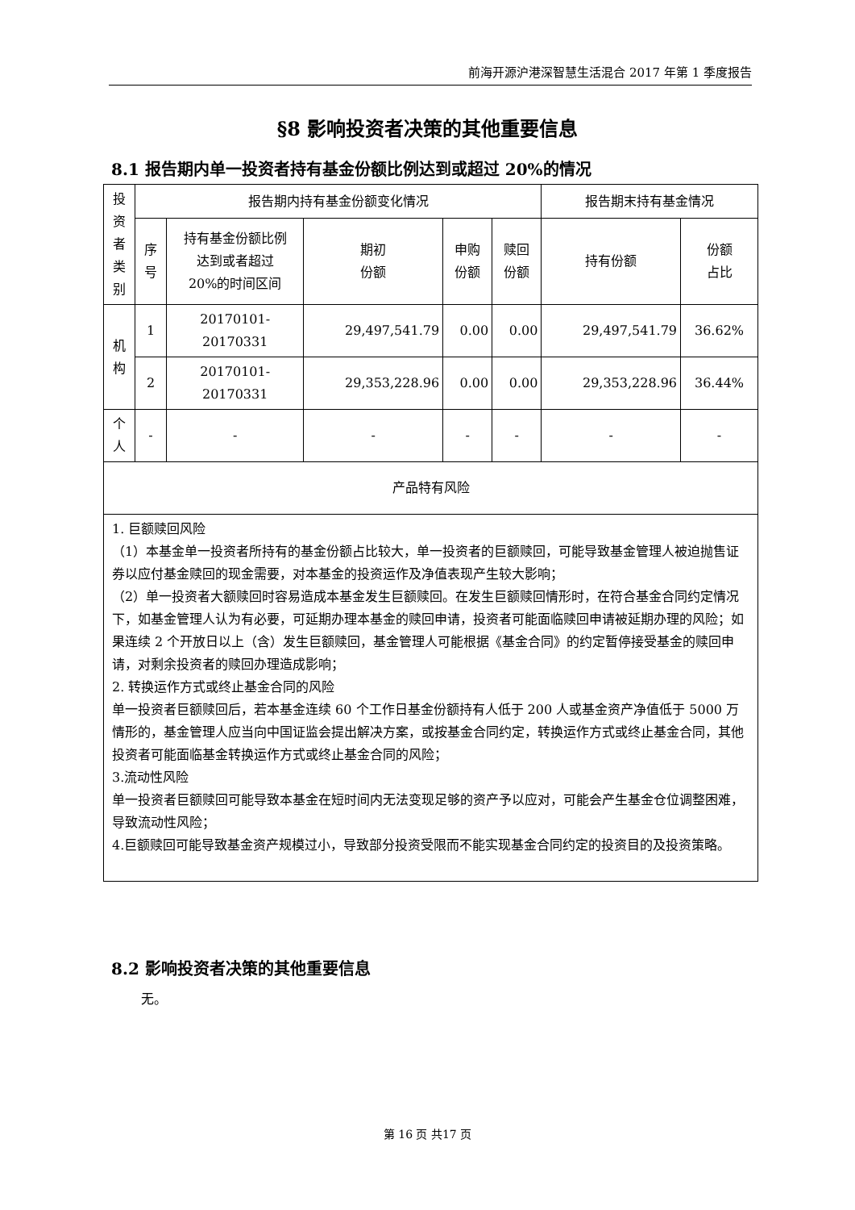前海开源沪港深智慧生活混合 2017 年第 1 季度报告
§8 影响投资者决策的其他重要信息
8.1 报告期内单一投资者持有基金份额比例达到或超过 20%的情况
| 投资者类别 | 报告期内持有基金份额变化情况 | | | | | 报告期末持有基金情况 | |
| --- | --- | --- | --- | --- | --- | --- | --- |
| | 序号 | 持有基金份额比例 达到或者超过 20%的时间区间 | 期初 份额 | 申购 份额 | 赎回 份额 | 持有份额 | 份额 占比 |
| 机构 | 1 | 20170101-20170331 | 29,497,541.79 | 0.00 | 0.00 | 29,497,541.79 | 36.62% |
| | 2 | 20170101-20170331 | 29,353,228.96 | 0.00 | 0.00 | 29,353,228.96 | 36.44% |
| 个人 | - | - | - | - | - | - | - |
| 产品特有风险 | | | | | | | |
| 1. 巨额赎回风险 （1）本基金单一投资者所持有的基金份额占比较大，单一投资者的巨额赎回，可能导致基金管理人被迫抛售证券以应付基金赎回的现金需要，对本基金的投资运作及净值表现产生较大影响； （2）单一投资者大额赎回时容易造成本基金发生巨额赎回。在发生巨额赎回情形时，在符合基金合同约定情况下，如基金管理人认为有必要，可延期办理本基金的赎回申请，投资者可能面临赎回申请被延期办理的风险；如果连续 2 个开放日以上（含）发生巨额赎回，基金管理人可能根据《基金合同》的约定暂停接受基金的赎回申请，对剩余投资者的赎回办理造成影响； 2. 转换运作方式或终止基金合同的风险 单一投资者巨额赎回后，若本基金连续 60 个工作日基金份额持有人低于 200 人或基金资产净值低于 5000 万情形的，基金管理人应当向中国证监会提出解决方案，或按基金合同约定，转换运作方式或终止基金合同，其他投资者可能面临基金转换运作方式或终止基金合同的风险； 3.流动性风险 单一投资者巨额赎回可能导致本基金在短时间内无法变现足够的资产予以应对，可能会产生基金仓位调整困难，导致流动性风险； 4.巨额赎回可能导致基金资产规模过小，导致部分投资受限而不能实现基金合同约定的投资目的及投资策略。 | | | | | | | |
8.2 影响投资者决策的其他重要信息
无。
第 16 页 共17 页